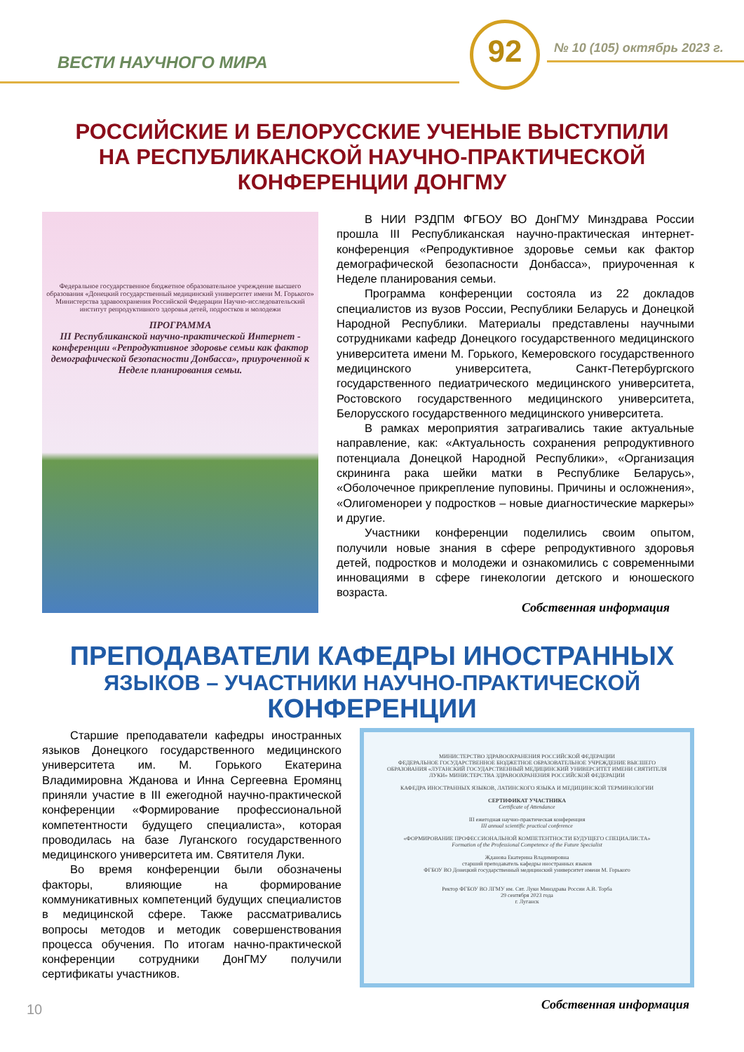ВЕСТИ НАУЧНОГО МИРА
92 № 10 (105) октябрь 2023 г.
РОССИЙСКИЕ И БЕЛОРУССКИЕ УЧЕНЫЕ ВЫСТУПИЛИ
НА РЕСПУБЛИКАНСКОЙ НАУЧНО-ПРАКТИЧЕСКОЙ
КОНФЕРЕНЦИИ ДОНГМУ
Федеральное государственное бюджетное образовательное учреждение высшего образования «Донецкий государственный медицинский университет имени М. Горького» Министерства здравоохранения Российской Федерации Научно-исследовательский институт репродуктивного здоровья детей, подростков и молодежи
ПРОГРАММА
III Республиканской научно-практической Интернет - конференции «Репродуктивное здоровье семьи как фактор демографической безопасности Донбасса», приуроченной к Неделе планирования семьи.
В НИИ РЗДПМ ФГБОУ ВО ДонГМУ Минздрава России прошла III Республиканская научно-практическая интернет-конференция «Репродуктивное здоровье семьи как фактор демографической безопасности Донбасса», приуроченная к Неделе планирования семьи.
Программа конференции состояла из 22 докладов специалистов из вузов России, Республики Беларусь и Донецкой Народной Республики. Материалы представлены научными сотрудниками кафедр Донецкого государственного медицинского университета имени М. Горького, Кемеровского государственного медицинского университета, Санкт-Петербургского государственного педиатрического медицинского университета, Ростовского государственного медицинского университета, Белорусского государственного медицинского университета.
В рамках мероприятия затрагивались такие актуальные направление, как: «Актуальность сохранения репродуктивного потенциала Донецкой Народной Республики», «Организация скрининга рака шейки матки в Республике Беларусь», «Оболочечное прикрепление пуповины. Причины и осложнения», «Олигоменореи у подростков – новые диагностические маркеры» и другие.
Участники конференции поделились своим опытом, получили новые знания в сфере репродуктивного здоровья детей, подростков и молодежи и ознакомились с современными инновациями в сфере гинекологии детского и юношеского возраста.
Собственная информация
ПРЕПОДАВАТЕЛИ КАФЕДРЫ ИНОСТРАННЫХ
ЯЗЫКОВ – УЧАСТНИКИ НАУЧНО-ПРАКТИЧЕСКОЙ
КОНФЕРЕНЦИИ
Старшие преподаватели кафедры иностранных языков Донецкого государственного медицинского университета им. М. Горького Екатерина Владимировна Жданова и Инна Сергеевна Еромянц приняли участие в III ежегодной научно-практической конференции «Формирование профессиональной компетентности будущего специалиста», которая проводилась на базе Луганского государственного медицинского университета им. Святителя Луки.
Во время конференции были обозначены факторы, влияющие на формирование коммуникативных компетенций будущих специалистов в медицинской сфере. Также рассматривались вопросы методов и методик совершенствования процесса обучения. По итогам начно-практической конференции сотрудники ДонГМУ получили сертификаты участников.
МИНИСТЕРСТВО ЗДРАВООХРАНЕНИЯ РОССИЙСКОЙ ФЕДЕРАЦИИ
ФЕДЕРАЛЬНОЕ ГОСУДАРСТВЕННОЕ БЮДЖЕТНОЕ ОБРАЗОВАТЕЛЬНОЕ УЧРЕЖДЕНИЕ ВЫСШЕГО ОБРАЗОВАНИЯ «ЛУГАНСКИЙ ГОСУДАРСТВЕННЫЙ МЕДИЦИНСКИЙ УНИВЕРСИТЕТ ИМЕНИ СВЯТИТЕЛЯ ЛУКИ» МИНИСТЕРСТВА ЗДРАВООХРАНЕНИЯ РОССИЙСКОЙ ФЕДЕРАЦИИ
КАФЕДРА ИНОСТРАННЫХ ЯЗЫКОВ, ЛАТИНСКОГО ЯЗЫКА И МЕДИЦИНСКОЙ ТЕРМИНОЛОГИИ
СЕРТИФИКАТ УЧАСТНИКА
Certificate of Attendance
III ежегодная научно-практическая конференция
III annual scientific practical conference
«ФОРМИРОВАНИЕ ПРОФЕССИОНАЛЬНОЙ КОМПЕТЕНТНОСТИ БУДУЩЕГО СПЕЦИАЛИСТА»
Formation of the Professional Competence of the Future Specialist
Жданова Екатерина Владимировна
старший преподаватель кафедры иностранных языков
ФГБОУ ВО Донецкий государственный медицинский университет имени М. Горького
Ректор ФГБОУ ВО ЛГМУ им. Свт. Луки Минздрава России А.В. Торба
29 сентября 2023 года
г. Луганск
Собственная информация
10